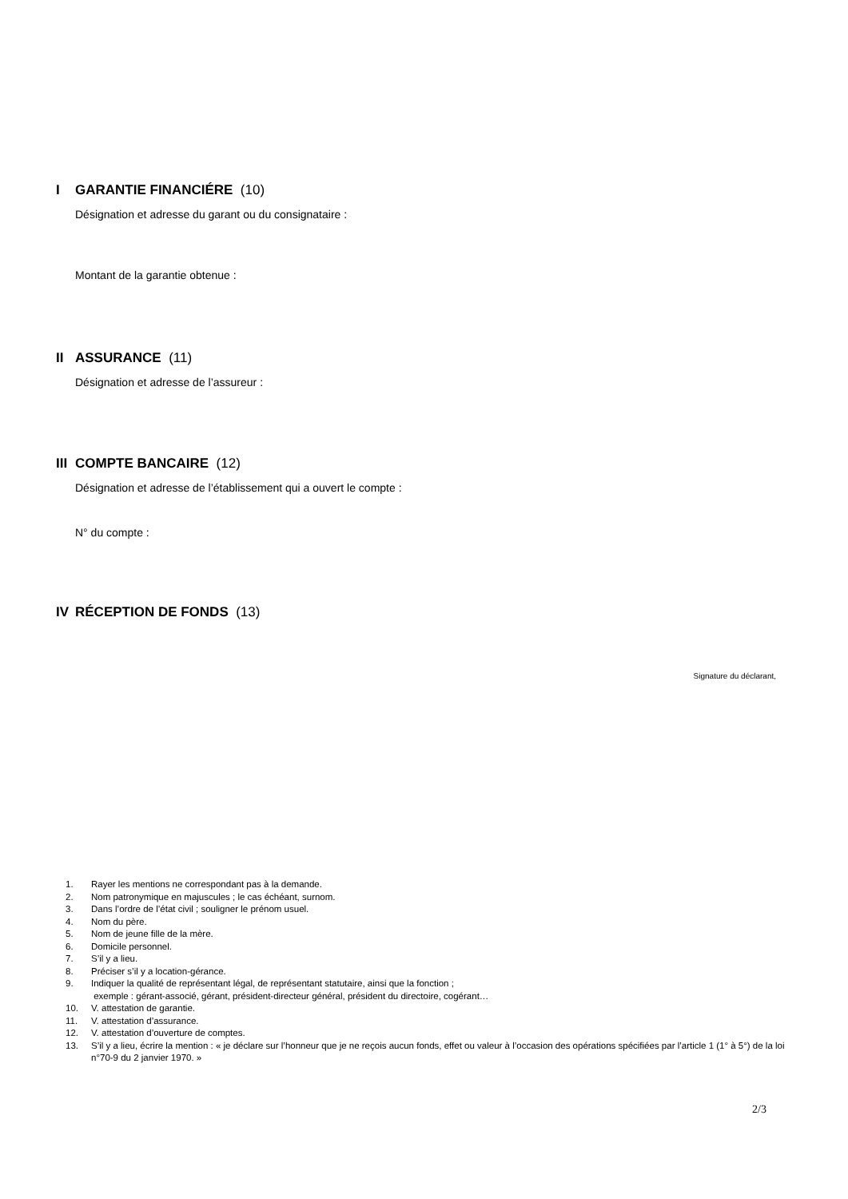I GARANTIE FINANCIÉRE (10)
Désignation et adresse du garant ou du consignataire :
Montant de la garantie obtenue :
II ASSURANCE (11)
Désignation et adresse de l’assureur :
III COMPTE BANCAIRE (12)
Désignation et adresse de l’établissement qui a ouvert le compte :
N° du compte :
IV RÉCEPTION DE FONDS (13)
Signature du déclarant,
1. Rayer les mentions ne correspondant pas à la demande.
2. Nom patronymique en majuscules ; le cas échéant, surnom.
3. Dans l’ordre de l’état civil ; souligner le prénom usuel.
4. Nom du père.
5. Nom de jeune fille de la mère.
6. Domicile personnel.
7. S’il y a lieu.
8. Préciser s’il y a location-gérance.
9. Indiquer la qualité de représentant légal, de représentant statutaire, ainsi que la fonction ;
exemple : gérant-associé, gérant, président-directeur général, président du directoire, cogérant…
10. V. attestation de garantie.
11. V. attestation d’assurance.
12. V. attestation d’ouverture de comptes.
13. S’il y a lieu, écrire la mention : « je déclare sur l’honneur que je ne reçois aucun fonds, effet ou valeur à l’occasion des opérations spécifiées par l’article 1 (1° à 5°) de la loi n°70-9 du 2 janvier 1970. »
2/3